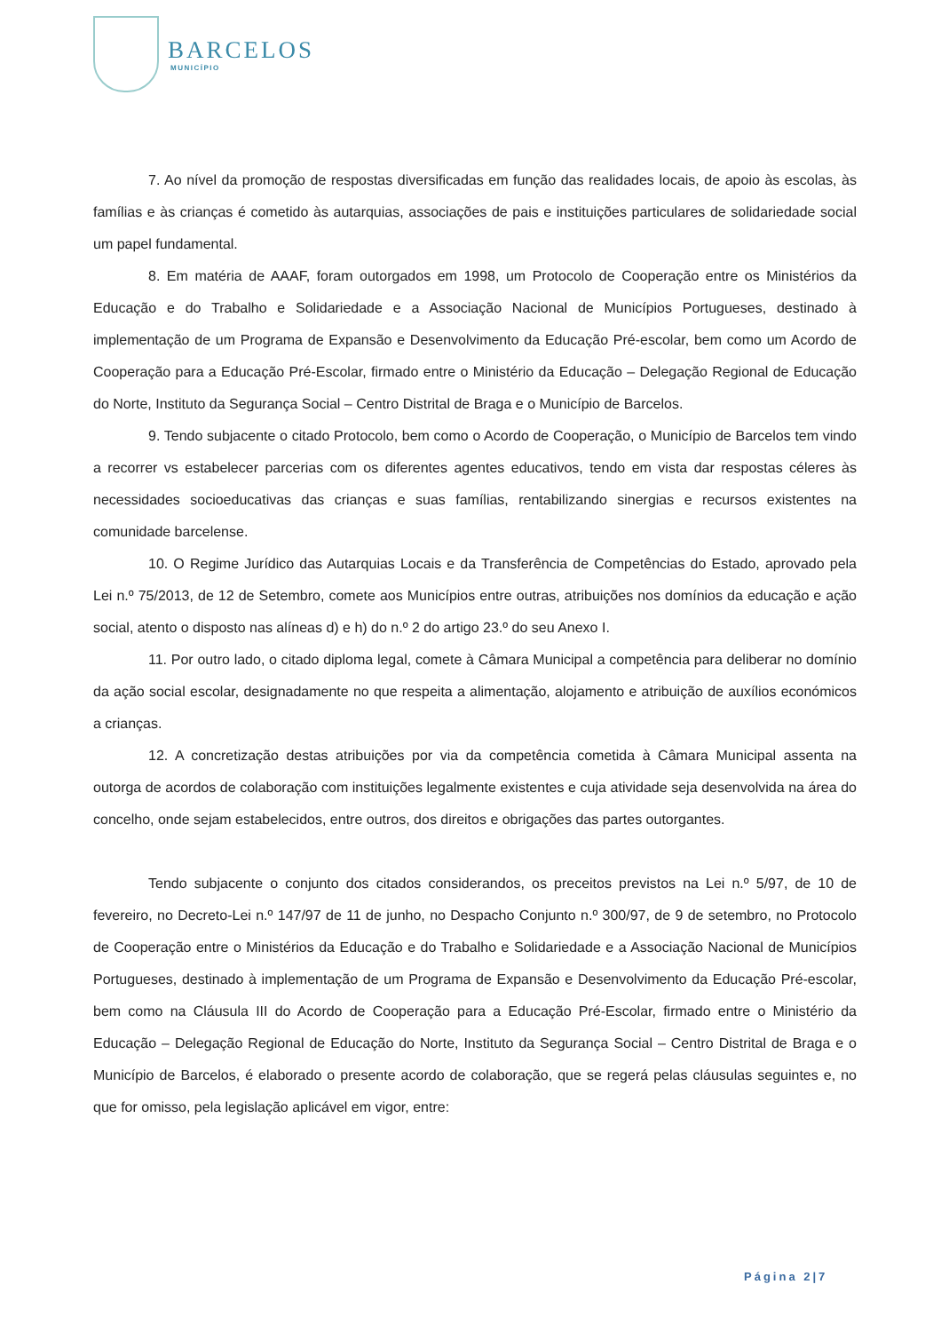BARCELOS
MUNICÍPIO
7. Ao nível da promoção de respostas diversificadas em função das realidades locais, de apoio às escolas, às famílias e às crianças é cometido às autarquias, associações de pais e instituições particulares de solidariedade social um papel fundamental.
8. Em matéria de AAAF, foram outorgados em 1998, um Protocolo de Cooperação entre os Ministérios da Educação e do Trabalho e Solidariedade e a Associação Nacional de Municípios Portugueses, destinado à implementação de um Programa de Expansão e Desenvolvimento da Educação Pré-escolar, bem como um Acordo de Cooperação para a Educação Pré-Escolar, firmado entre o Ministério da Educação – Delegação Regional de Educação do Norte, Instituto da Segurança Social – Centro Distrital de Braga e o Município de Barcelos.
9. Tendo subjacente o citado Protocolo, bem como o Acordo de Cooperação, o Município de Barcelos tem vindo a recorrer vs estabelecer parcerias com os diferentes agentes educativos, tendo em vista dar respostas céleres às necessidades socioeducativas das crianças e suas famílias, rentabilizando sinergias e recursos existentes na comunidade barcelense.
10. O Regime Jurídico das Autarquias Locais e da Transferência de Competências do Estado, aprovado pela Lei n.º 75/2013, de 12 de Setembro, comete aos Municípios entre outras, atribuições nos domínios da educação e ação social, atento o disposto nas alíneas d) e h) do n.º 2 do artigo 23.º do seu Anexo I.
11. Por outro lado, o citado diploma legal, comete à Câmara Municipal a competência para deliberar no domínio da ação social escolar, designadamente no que respeita a alimentação, alojamento e atribuição de auxílios económicos a crianças.
12. A concretização destas atribuições por via da competência cometida à Câmara Municipal assenta na outorga de acordos de colaboração com instituições legalmente existentes e cuja atividade seja desenvolvida na área do concelho, onde sejam estabelecidos, entre outros, dos direitos e obrigações das partes outorgantes.
Tendo subjacente o conjunto dos citados considerandos, os preceitos previstos na Lei n.º 5/97, de 10 de fevereiro, no Decreto-Lei n.º 147/97 de 11 de junho, no Despacho Conjunto n.º 300/97, de 9 de setembro, no Protocolo de Cooperação entre o Ministérios da Educação e do Trabalho e Solidariedade e a Associação Nacional de Municípios Portugueses, destinado à implementação de um Programa de Expansão e Desenvolvimento da Educação Pré-escolar, bem como na Cláusula III do Acordo de Cooperação para a Educação Pré-Escolar, firmado entre o Ministério da Educação – Delegação Regional de Educação do Norte, Instituto da Segurança Social – Centro Distrital de Braga e o Município de Barcelos, é elaborado o presente acordo de colaboração, que se regerá pelas cláusulas seguintes e, no que for omisso, pela legislação aplicável em vigor, entre:
Página 2|7